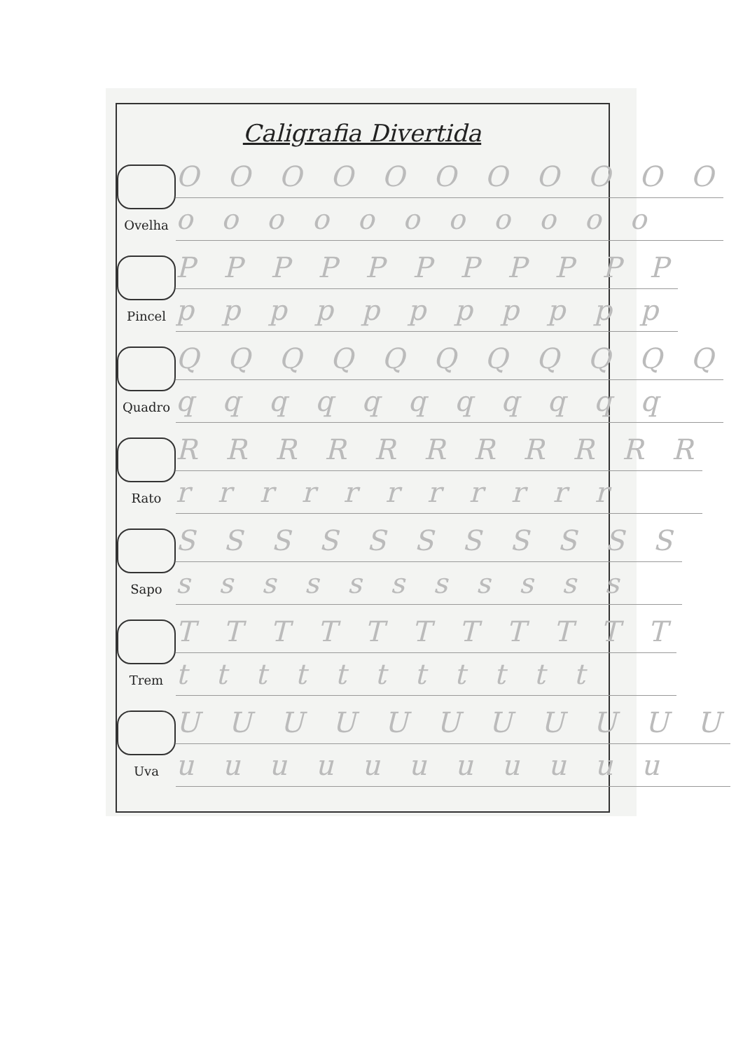Caligrafia Divertida
Ovelha
O O O O O O O O O O O
o o o o o o o o o o o
Pincel
P P P P P P P P P P P
p p p p p p p p p p p
Quadro
Q Q Q Q Q Q Q Q Q Q Q
q q q q q q q q q q q
Rato
R R R R R R R R R R R
r r r r r r r r r r r
Sapo
S S S S S S S S S S S
s s s s s s s s s s s
Trem
T T T T T T T T T T T
t t t t t t t t t t t
Uva
U U U U U U U U U U U
u u u u u u u u u u u